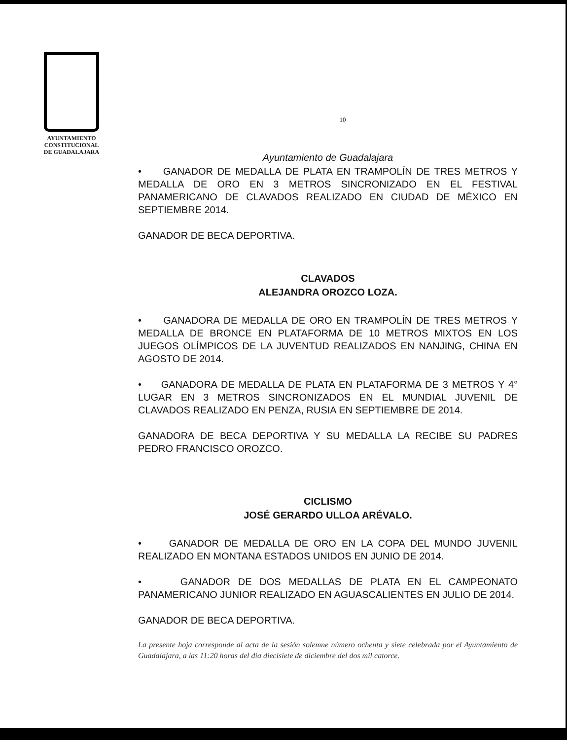AYUNTAMIENTO
CONSTITUCIONAL
DE GUADALAJARA
10
Ayuntamiento de Guadalajara
• GANADOR DE MEDALLA DE PLATA EN TRAMPOLÍN DE TRES METROS Y MEDALLA DE ORO EN 3 METROS SINCRONIZADO EN EL FESTIVAL PANAMERICANO DE CLAVADOS REALIZADO EN CIUDAD DE MÉXICO EN SEPTIEMBRE 2014.
GANADOR DE BECA DEPORTIVA.
CLAVADOS
ALEJANDRA OROZCO LOZA.
• GANADORA DE MEDALLA DE ORO EN TRAMPOLÍN DE TRES METROS Y MEDALLA DE BRONCE EN PLATAFORMA DE 10 METROS MIXTOS EN LOS JUEGOS OLÍMPICOS DE LA JUVENTUD REALIZADOS EN NANJING, CHINA EN AGOSTO DE 2014.
• GANADORA DE MEDALLA DE PLATA EN PLATAFORMA DE 3 METROS Y 4° LUGAR EN 3 METROS SINCRONIZADOS EN EL MUNDIAL JUVENIL DE CLAVADOS REALIZADO EN PENZA, RUSIA EN SEPTIEMBRE DE 2014.
GANADORA DE BECA DEPORTIVA Y SU MEDALLA LA RECIBE SU PADRES PEDRO FRANCISCO OROZCO.
CICLISMO
JOSÉ GERARDO ULLOA ARÉVALO.
• GANADOR DE MEDALLA DE ORO EN LA COPA DEL MUNDO JUVENIL REALIZADO EN MONTANA ESTADOS UNIDOS EN JUNIO DE 2014.
• GANADOR DE DOS MEDALLAS DE PLATA EN EL CAMPEONATO PANAMERICANO JUNIOR REALIZADO EN AGUASCALIENTES EN JULIO DE 2014.
GANADOR DE BECA DEPORTIVA.
La presente hoja corresponde al acta de la sesión solemne número ochenta y siete celebrada por el Ayuntamiento de Guadalajara, a las 11:20 horas del día diecisiete de diciembre del dos mil catorce.